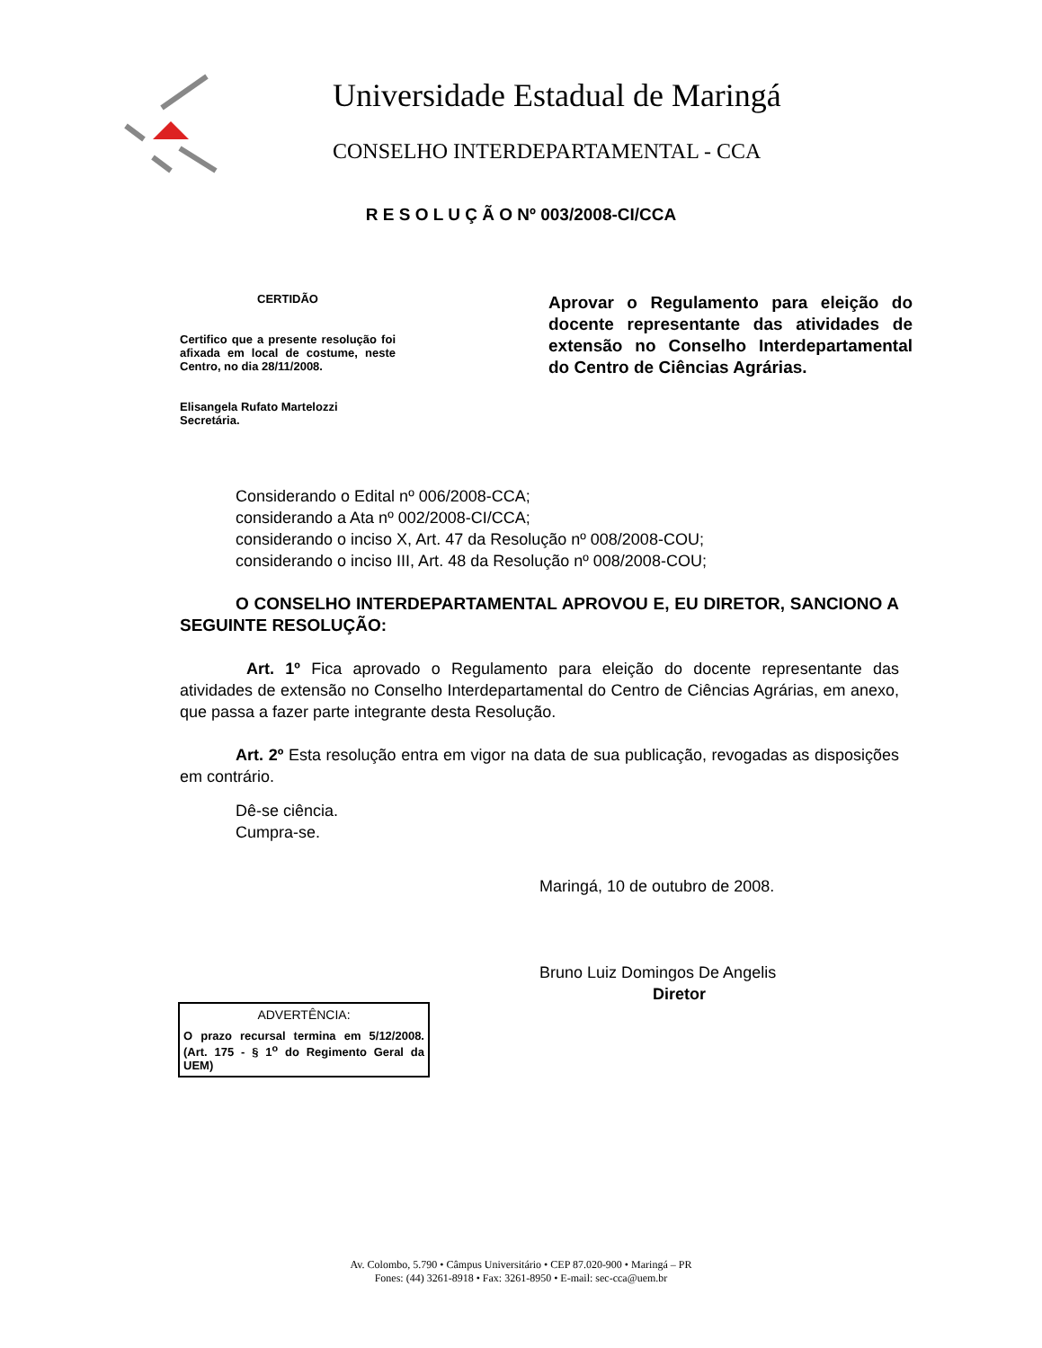Universidade Estadual de Maringá
CONSELHO INTERDEPARTAMENTAL - CCA
R E S O L U Ç Ã O Nº 003/2008-CI/CCA
CERTIDÃO
Certifico que a presente resolução foi afixada em local de costume, neste Centro, no dia 28/11/2008.
Elisangela Rufato Martelozzi
Secretária.
Aprovar o Regulamento para eleição do docente representante das atividades de extensão no Conselho Interdepartamental do Centro de Ciências Agrárias.
Considerando o Edital nº 006/2008-CCA;
considerando a Ata nº 002/2008-CI/CCA;
considerando o inciso X, Art. 47 da Resolução nº 008/2008-COU;
considerando o inciso III, Art. 48 da Resolução nº 008/2008-COU;
O CONSELHO INTERDEPARTAMENTAL APROVOU E, EU DIRETOR, SANCIONO A SEGUINTE RESOLUÇÃO:
Art. 1º Fica aprovado o Regulamento para eleição do docente representante das atividades de extensão no Conselho Interdepartamental do Centro de Ciências Agrárias, em anexo, que passa a fazer parte integrante desta Resolução.
Art. 2º Esta resolução entra em vigor na data de sua publicação, revogadas as disposições em contrário.
Dê-se ciência.
Cumpra-se.
Maringá, 10 de outubro de 2008.
Bruno Luiz Domingos De Angelis
Diretor
ADVERTÊNCIA:
O prazo recursal termina em 5/12/2008. (Art. 175 - § 1<sup>o</sup> do Regimento Geral da UEM)
Av. Colombo, 5.790 • Câmpus Universitário • CEP 87.020-900 • Maringá – PR
Fones: (44) 3261-8918 • Fax: 3261-8950 • E-mail: sec-cca@uem.br